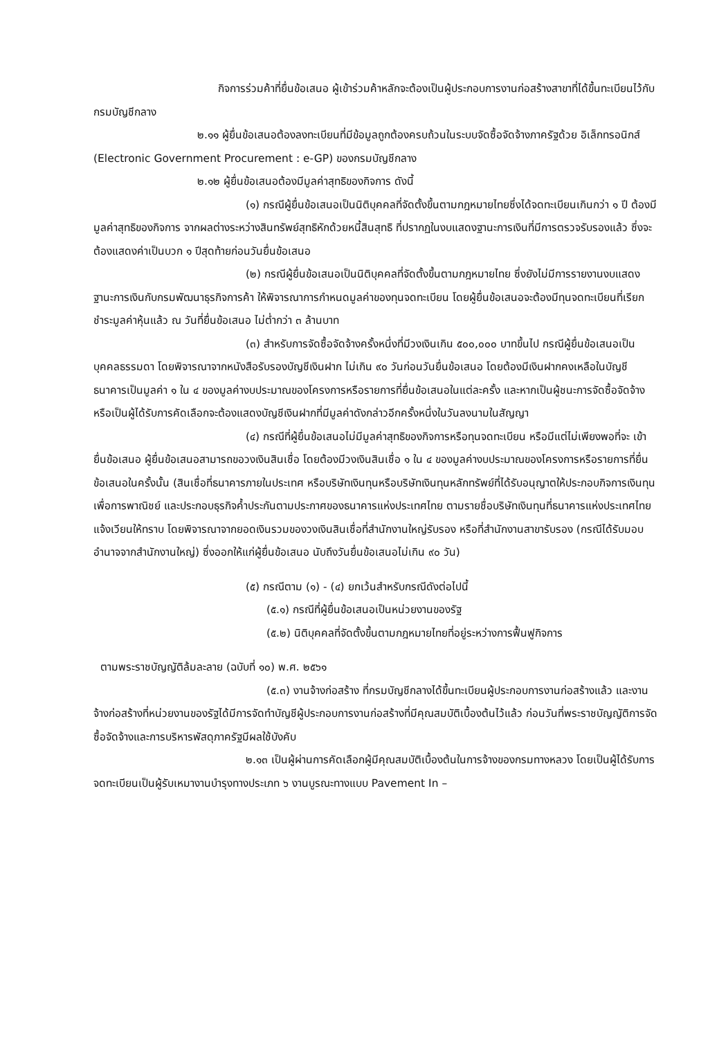กิจการร่วมค้าที่ยื่นข้อเสนอ ผู้เข้าร่วมค้าหลักจะต้องเป็นผู้ประกอบการงานก่อสร้างสาขาที่ได้ขึ้นทะเบียนไว้กับกรมบัญชีกลาง
๒.๑๑ ผู้ยื่นข้อเสนอต้องลงทะเบียนที่มีข้อมูลถูกต้องครบถ้วนในระบบจัดซื้อจัดจ้างภาครัฐด้วย อิเล็กทรอนิกส์ (Electronic Government Procurement : e-GP) ของกรมบัญชีกลาง
๒.๑๒ ผู้ยื่นข้อเสนอต้องมีมูลค่าสุทธิของกิจการ ดังนี้
(๑) กรณีผู้ยื่นข้อเสนอเป็นนิติบุคคลที่จัดตั้งขึ้นตามกฎหมายไทยซึ่งได้จดทะเบียนเกินกว่า ๑ ปี ต้องมีมูลค่าสุทธิของกิจการ จากผลต่างระหว่างสินทรัพย์สุทธิหักด้วยหนี้สินสุทธิ ที่ปรากฏในงบแสดงฐานะการเงินที่มีการตรวจรับรองแล้ว ซึ่งจะต้องแสดงค่าเป็นบวก ๑ ปีสุดท้ายก่อนวันยื่นข้อเสนอ
(๒) กรณีผู้ยื่นข้อเสนอเป็นนิติบุคคลที่จัดตั้งขึ้นตามกฎหมายไทย ซึ่งยังไม่มีการรายงานงบแสดงฐานะการเงินกับกรมพัฒนาธุรกิจการค้า ให้พิจารณาการกำหนดมูลค่าของทุนจดทะเบียน โดยผู้ยื่นข้อเสนอจะต้องมีทุนจดทะเบียนที่เรียกชำระมูลค่าหุ้นแล้ว ณ วันที่ยื่นข้อเสนอ ไม่ต่ำกว่า ๓ ล้านบาท
(๓) สำหรับการจัดซื้อจัดจ้างครั้งหนึ่งที่มีวงเงินเกิน ๕๐๐,๐๐๐ บาทขึ้นไป กรณีผู้ยื่นข้อเสนอเป็นบุคคลธรรมดา โดยพิจารณาจากหนังสือรับรองบัญชีเงินฝาก ไม่เกิน ๙๐ วันก่อนวันยื่นข้อเสนอ โดยต้องมีเงินฝากคงเหลือในบัญชีธนาคารเป็นมูลค่า ๑ ใน ๔ ของมูลค่างบประมาณของโครงการหรือรายการที่ยื่นข้อเสนอในแต่ละครั้ง และหากเป็นผู้ชนะการจัดซื้อจัดจ้างหรือเป็นผู้ได้รับการคัดเลือกจะต้องแสดงบัญชีเงินฝากที่มีมูลค่าดังกล่าวอีกครั้งหนึ่งในวันลงนามในสัญญา
(๔) กรณีที่ผู้ยื่นข้อเสนอไม่มีมูลค่าสุทธิของกิจการหรือทุนจดทะเบียน หรือมีแต่ไม่เพียงพอที่จะ เข้ายื่นข้อเสนอ ผู้ยื่นข้อเสนอสามารถขอวงเงินสินเชื่อ โดยต้องมีวงเงินสินเชื่อ ๑ ใน ๔ ของมูลค่างบประมาณของโครงการหรือรายการที่ยื่นข้อเสนอในครั้งนั้น (สินเชื่อที่ธนาคารภายในประเทศ หรือบริษัทเงินทุนหรือบริษัทเงินทุนหลักทรัพย์ที่ได้รับอนุญาตให้ประกอบกิจการเงินทุนเพื่อการพาณิชย์ และประกอบธุรกิจค้ำประกันตามประกาศของธนาคารแห่งประเทศไทย ตามรายชื่อบริษัทเงินทุนที่ธนาคารแห่งประเทศไทยแจ้งเวียนให้ทราบ โดยพิจารณาจากยอดเงินรวมของวงเงินสินเชื่อที่สำนักงานใหญ่รับรอง หรือที่สำนักงานสาขารับรอง (กรณีได้รับมอบอำนาจจากสำนักงานใหญ่) ซึ่งออกให้แก่ผู้ยื่นข้อเสนอ นับถึงวันยื่นข้อเสนอไม่เกิน ๙๐ วัน)
(๕) กรณีตาม (๑) - (๔) ยกเว้นสำหรับกรณีดังต่อไปนี้
(๕.๑) กรณีที่ผู้ยื่นข้อเสนอเป็นหน่วยงานของรัฐ
(๕.๒) นิติบุคคลที่จัดตั้งขึ้นตามกฎหมายไทยที่อยู่ระหว่างการฟื้นฟูกิจการ
ตามพระราชบัญญัติล้มละลาย (ฉบับที่ ๑๐) พ.ศ. ๒๕๖๑
(๕.๓) งานจ้างก่อสร้าง ที่กรมบัญชีกลางได้ขึ้นทะเบียนผู้ประกอบการงานก่อสร้างแล้ว และงานจ้างก่อสร้างที่หน่วยงานของรัฐได้มีการจัดทำบัญชีผู้ประกอบการงานก่อสร้างที่มีคุณสมบัติเบื้องต้นไว้แล้ว ก่อนวันที่พระราชบัญญัติการจัดซื้อจัดจ้างและการบริหารพัสดุภาครัฐมีผลใช้บังคับ
๒.๑๓ เป็นผู้ผ่านการคัดเลือกผู้มีคุณสมบัติเบื้องต้นในการจ้างของกรมทางหลวง โดยเป็นผู้ได้รับการจดทะเบียนเป็นผู้รับเหมางานบำรุงทางประเภท ๖ งานบูรณะทางแบบ Pavement In –